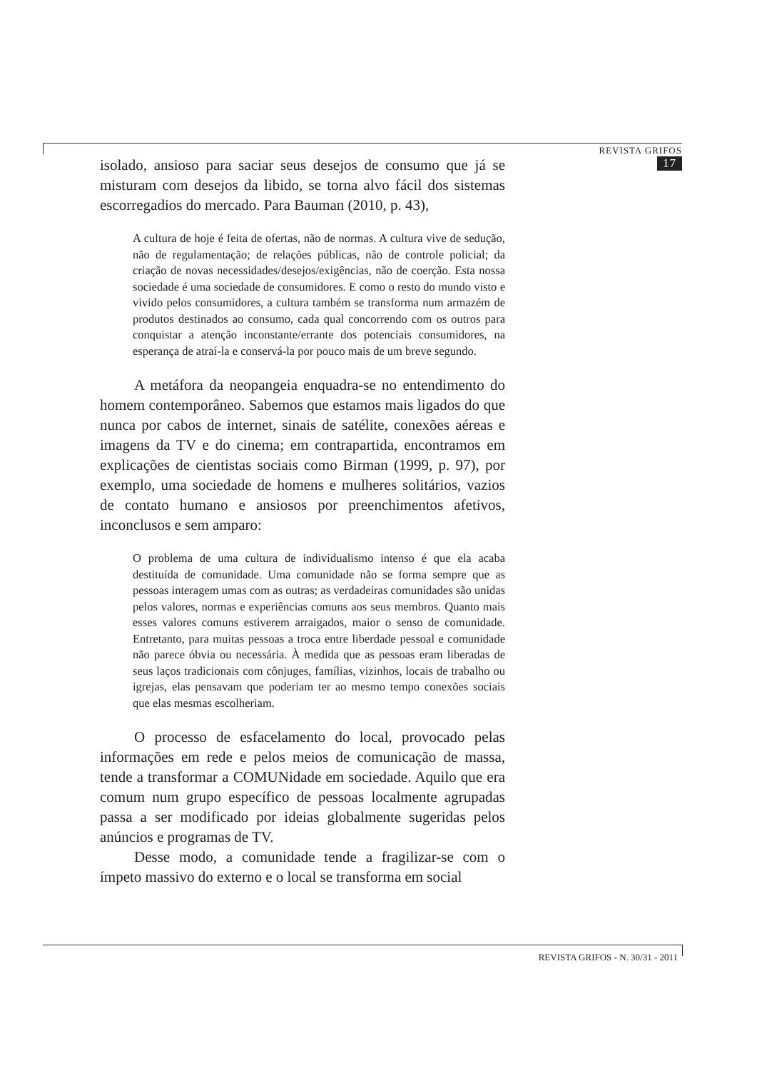REVISTA GRIFOS 17
isolado, ansioso para saciar seus desejos de consumo que já se misturam com desejos da libido, se torna alvo fácil dos sistemas escorregadios do mercado. Para Bauman (2010, p. 43),
A cultura de hoje é feita de ofertas, não de normas. A cultura vive de sedução, não de regulamentação; de relações públicas, não de controle policial; da criação de novas necessidades/desejos/exigências, não de coerção. Esta nossa sociedade é uma sociedade de consumidores. E como o resto do mundo visto e vivido pelos consumidores, a cultura também se transforma num armazém de produtos destinados ao consumo, cada qual concorrendo com os outros para conquistar a atenção inconstante/errante dos potenciais consumidores, na esperança de atraí-la e conservá-la por pouco mais de um breve segundo.
A metáfora da neopangeia enquadra-se no entendimento do homem contemporâneo. Sabemos que estamos mais ligados do que nunca por cabos de internet, sinais de satélite, conexões aéreas e imagens da TV e do cinema; em contrapartida, encontramos em explicações de cientistas sociais como Birman (1999, p. 97), por exemplo, uma sociedade de homens e mulheres solitários, vazios de contato humano e ansiosos por preenchimentos afetivos, inconclusos e sem amparo:
O problema de uma cultura de individualismo intenso é que ela acaba destituída de comunidade. Uma comunidade não se forma sempre que as pessoas interagem umas com as outras; as verdadeiras comunidades são unidas pelos valores, normas e experiências comuns aos seus membros. Quanto mais esses valores comuns estiverem arraigados, maior o senso de comunidade. Entretanto, para muitas pessoas a troca entre liberdade pessoal e comunidade não parece óbvia ou necessária. À medida que as pessoas eram liberadas de seus laços tradicionais com cônjuges, famílias, vizinhos, locais de trabalho ou igrejas, elas pensavam que poderiam ter ao mesmo tempo conexões sociais que elas mesmas escolheriam.
O processo de esfacelamento do local, provocado pelas informações em rede e pelos meios de comunicação de massa, tende a transformar a COMUNidade em sociedade. Aquilo que era comum num grupo específico de pessoas localmente agrupadas passa a ser modificado por ideias globalmente sugeridas pelos anúncios e programas de TV.
Desse modo, a comunidade tende a fragilizar-se com o ímpeto massivo do externo e o local se transforma em social
REVISTA GRIFOS - N. 30/31 - 2011